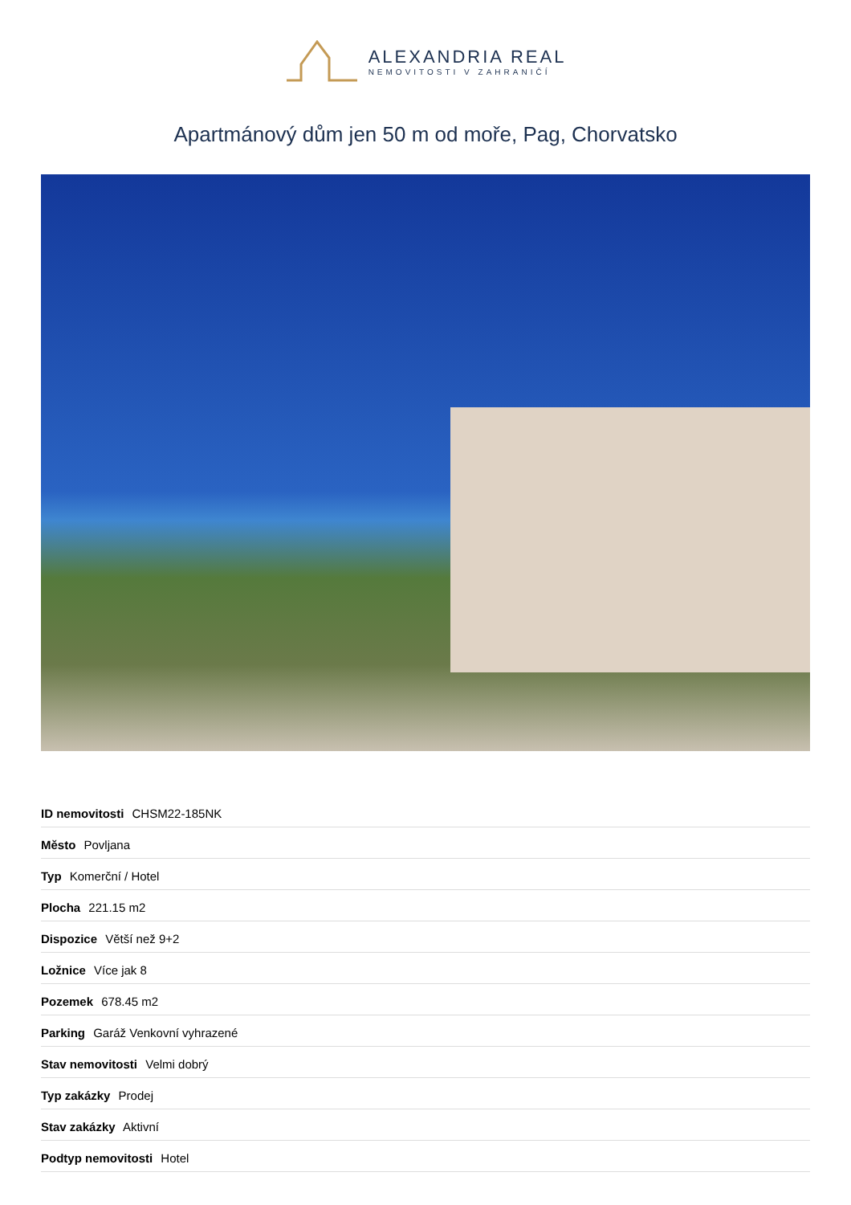ALEXANDRIA REAL
NEMOVITOSTI V ZAHRANIČÍ
Apartmánový dům jen 50 m od moře, Pag, Chorvatsko
| ID nemovitosti CHSM22-185NK |
| Město Povljana |
| Typ Komerční / Hotel |
| Plocha 221.15 m2 |
| Dispozice Větší než 9+2 |
| Ložnice Více jak 8 |
| Pozemek 678.45 m2 |
| Parking Garáž Venkovní vyhrazené |
| Stav nemovitosti Velmi dobrý |
| Typ zakázky Prodej |
| Stav zakázky Aktivní |
| Podtyp nemovitosti Hotel |